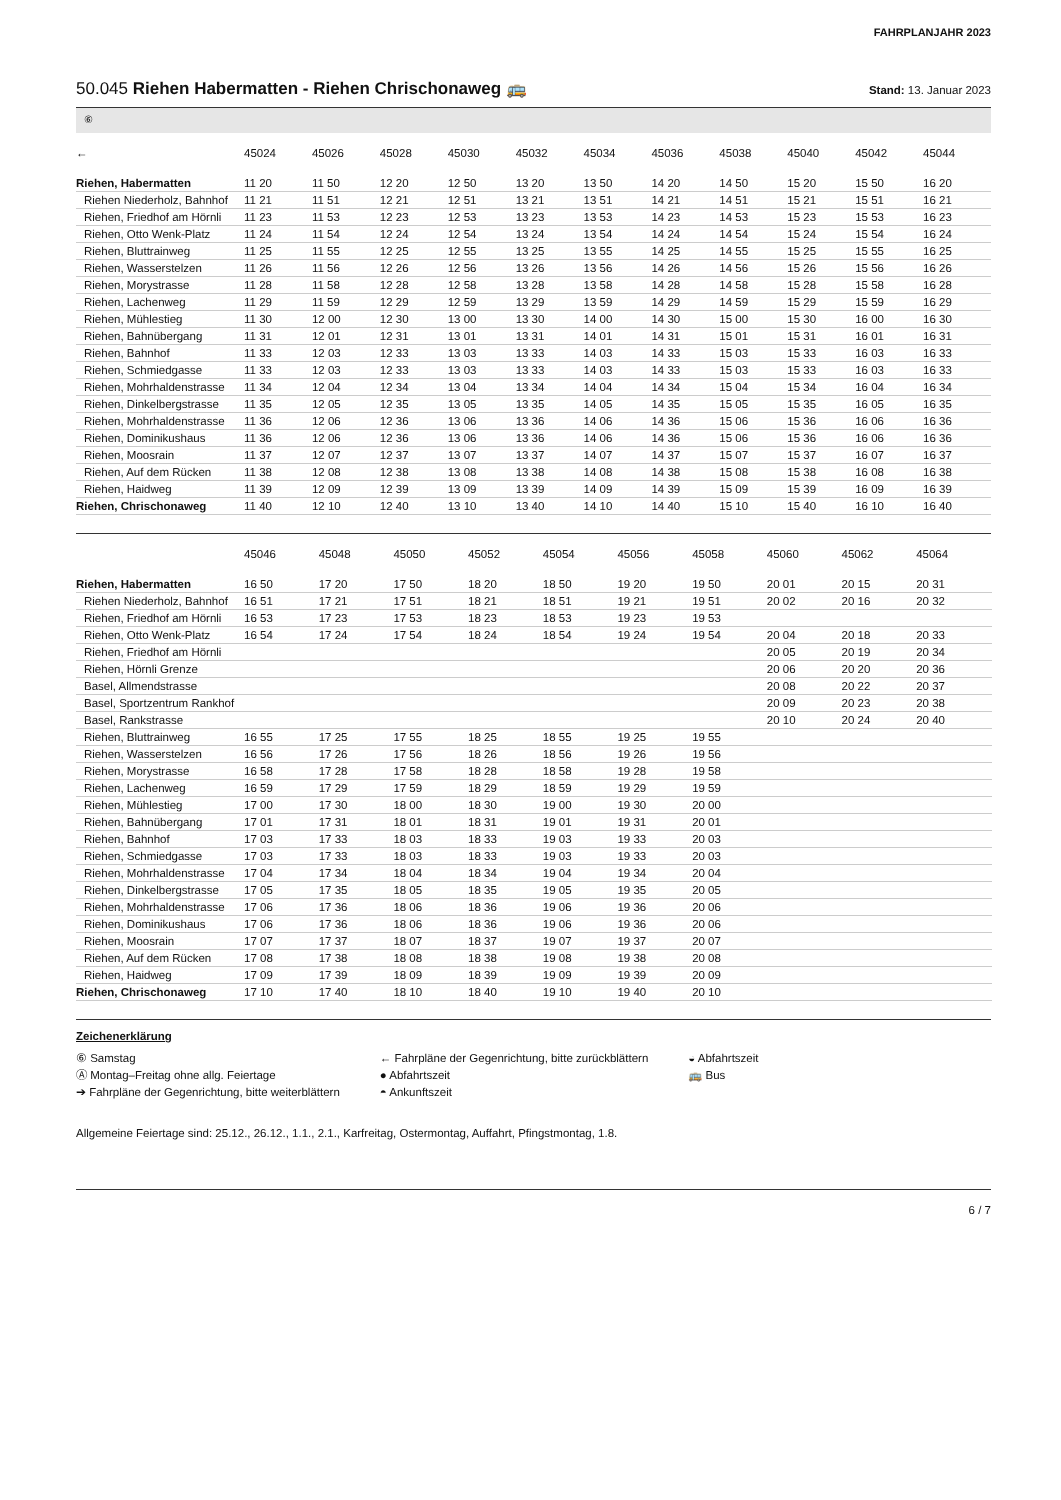FAHRPLANJAHR 2023
50.045 Riehen Habermatten - Riehen Chrischonaweg 🚌
Stand: 13. Januar 2023
⑥
| ← | 45024 | 45026 | 45028 | 45030 | 45032 | 45034 | 45036 | 45038 | 45040 | 45042 | 45044 |
| --- | --- | --- | --- | --- | --- | --- | --- | --- | --- | --- | --- |
| Riehen, Habermatten | 11 20 | 11 50 | 12 20 | 12 50 | 13 20 | 13 50 | 14 20 | 14 50 | 15 20 | 15 50 | 16 20 |
| Riehen Niederholz, Bahnhof | 11 21 | 11 51 | 12 21 | 12 51 | 13 21 | 13 51 | 14 21 | 14 51 | 15 21 | 15 51 | 16 21 |
| Riehen, Friedhof am Hörnli | 11 23 | 11 53 | 12 23 | 12 53 | 13 23 | 13 53 | 14 23 | 14 53 | 15 23 | 15 53 | 16 23 |
| Riehen, Otto Wenk-Platz | 11 24 | 11 54 | 12 24 | 12 54 | 13 24 | 13 54 | 14 24 | 14 54 | 15 24 | 15 54 | 16 24 |
| Riehen, Bluttrainweg | 11 25 | 11 55 | 12 25 | 12 55 | 13 25 | 13 55 | 14 25 | 14 55 | 15 25 | 15 55 | 16 25 |
| Riehen, Wasserstelzen | 11 26 | 11 56 | 12 26 | 12 56 | 13 26 | 13 56 | 14 26 | 14 56 | 15 26 | 15 56 | 16 26 |
| Riehen, Morystrasse | 11 28 | 11 58 | 12 28 | 12 58 | 13 28 | 13 58 | 14 28 | 14 58 | 15 28 | 15 58 | 16 28 |
| Riehen, Lachenweg | 11 29 | 11 59 | 12 29 | 12 59 | 13 29 | 13 59 | 14 29 | 14 59 | 15 29 | 15 59 | 16 29 |
| Riehen, Mühlestieg | 11 30 | 12 00 | 12 30 | 13 00 | 13 30 | 14 00 | 14 30 | 15 00 | 15 30 | 16 00 | 16 30 |
| Riehen, Bahnübergang | 11 31 | 12 01 | 12 31 | 13 01 | 13 31 | 14 01 | 14 31 | 15 01 | 15 31 | 16 01 | 16 31 |
| Riehen, Bahnhof | 11 33 | 12 03 | 12 33 | 13 03 | 13 33 | 14 03 | 14 33 | 15 03 | 15 33 | 16 03 | 16 33 |
| Riehen, Schmiedgasse | 11 33 | 12 03 | 12 33 | 13 03 | 13 33 | 14 03 | 14 33 | 15 03 | 15 33 | 16 03 | 16 33 |
| Riehen, Mohrhaldenstrasse | 11 34 | 12 04 | 12 34 | 13 04 | 13 34 | 14 04 | 14 34 | 15 04 | 15 34 | 16 04 | 16 34 |
| Riehen, Dinkelbergstrasse | 11 35 | 12 05 | 12 35 | 13 05 | 13 35 | 14 05 | 14 35 | 15 05 | 15 35 | 16 05 | 16 35 |
| Riehen, Mohrhaldenstrasse | 11 36 | 12 06 | 12 36 | 13 06 | 13 36 | 14 06 | 14 36 | 15 06 | 15 36 | 16 06 | 16 36 |
| Riehen, Dominikushaus | 11 36 | 12 06 | 12 36 | 13 06 | 13 36 | 14 06 | 14 36 | 15 06 | 15 36 | 16 06 | 16 36 |
| Riehen, Moosrain | 11 37 | 12 07 | 12 37 | 13 07 | 13 37 | 14 07 | 14 37 | 15 07 | 15 37 | 16 07 | 16 37 |
| Riehen, Auf dem Rücken | 11 38 | 12 08 | 12 38 | 13 08 | 13 38 | 14 08 | 14 38 | 15 08 | 15 38 | 16 08 | 16 38 |
| Riehen, Haidweg | 11 39 | 12 09 | 12 39 | 13 09 | 13 39 | 14 09 | 14 39 | 15 09 | 15 39 | 16 09 | 16 39 |
| Riehen, Chrischonaweg | 11 40 | 12 10 | 12 40 | 13 10 | 13 40 | 14 10 | 14 40 | 15 10 | 15 40 | 16 10 | 16 40 |
| | 45046 | 45048 | 45050 | 45052 | 45054 | 45056 | 45058 | 45060 | 45062 | 45064 | |
| --- | --- | --- | --- | --- | --- | --- | --- | --- | --- | --- | --- |
| Riehen, Habermatten | 16 50 | 17 20 | 17 50 | 18 20 | 18 50 | 19 20 | 19 50 | 20 01 | 20 15 | 20 31 | |
| Riehen Niederholz, Bahnhof | 16 51 | 17 21 | 17 51 | 18 21 | 18 51 | 19 21 | 19 51 | 20 02 | 20 16 | 20 32 | |
| Riehen, Friedhof am Hörnli | 16 53 | 17 23 | 17 53 | 18 23 | 18 53 | 19 23 | 19 53 | | | | |
| Riehen, Otto Wenk-Platz | 16 54 | 17 24 | 17 54 | 18 24 | 18 54 | 19 24 | 19 54 | 20 04 | 20 18 | 20 33 | |
| Riehen, Friedhof am Hörnli | | | | | | | | 20 05 | 20 19 | 20 34 | |
| Riehen, Hörnli Grenze | | | | | | | | 20 06 | 20 20 | 20 36 | |
| Basel, Allmendstrasse | | | | | | | | 20 08 | 20 22 | 20 37 | |
| Basel, Sportzentrum Rankhof | | | | | | | | 20 09 | 20 23 | 20 38 | |
| Basel, Rankstrasse | | | | | | | | 20 10 | 20 24 | 20 40 | |
| Riehen, Bluttrainweg | 16 55 | 17 25 | 17 55 | 18 25 | 18 55 | 19 25 | 19 55 | | | | |
| Riehen, Wasserstelzen | 16 56 | 17 26 | 17 56 | 18 26 | 18 56 | 19 26 | 19 56 | | | | |
| Riehen, Morystrasse | 16 58 | 17 28 | 17 58 | 18 28 | 18 58 | 19 28 | 19 58 | | | | |
| Riehen, Lachenweg | 16 59 | 17 29 | 17 59 | 18 29 | 18 59 | 19 29 | 19 59 | | | | |
| Riehen, Mühlestieg | 17 00 | 17 30 | 18 00 | 18 30 | 19 00 | 19 30 | 20 00 | | | | |
| Riehen, Bahnübergang | 17 01 | 17 31 | 18 01 | 18 31 | 19 01 | 19 31 | 20 01 | | | | |
| Riehen, Bahnhof | 17 03 | 17 33 | 18 03 | 18 33 | 19 03 | 19 33 | 20 03 | | | | |
| Riehen, Schmiedgasse | 17 03 | 17 33 | 18 03 | 18 33 | 19 03 | 19 33 | 20 03 | | | | |
| Riehen, Mohrhaldenstrasse | 17 04 | 17 34 | 18 04 | 18 34 | 19 04 | 19 34 | 20 04 | | | | |
| Riehen, Dinkelbergstrasse | 17 05 | 17 35 | 18 05 | 18 35 | 19 05 | 19 35 | 20 05 | | | | |
| Riehen, Mohrhaldenstrasse | 17 06 | 17 36 | 18 06 | 18 36 | 19 06 | 19 36 | 20 06 | | | | |
| Riehen, Dominikushaus | 17 06 | 17 36 | 18 06 | 18 36 | 19 06 | 19 36 | 20 06 | | | | |
| Riehen, Moosrain | 17 07 | 17 37 | 18 07 | 18 37 | 19 07 | 19 37 | 20 07 | | | | |
| Riehen, Auf dem Rücken | 17 08 | 17 38 | 18 08 | 18 38 | 19 08 | 19 38 | 20 08 | | | | |
| Riehen, Haidweg | 17 09 | 17 39 | 18 09 | 18 39 | 19 09 | 19 39 | 20 09 | | | | |
| Riehen, Chrischonaweg | 17 10 | 17 40 | 18 10 | 18 40 | 19 10 | 19 40 | 20 10 | | | | |
Zeichenerklärung
⑥ Samstag
Ⓐ Montag–Freitag ohne allg. Feiertage
➔ Fahrpläne der Gegenrichtung, bitte weiterblättern
← Fahrpläne der Gegenrichtung, bitte zurückblättern
● Abfahrtszeit
◓ Ankunftszeit
◒ Abfahrtszeit
🚌 Bus
Allgemeine Feiertage sind: 25.12., 26.12., 1.1., 2.1., Karfreitag, Ostermontag, Auffahrt, Pfingstmontag, 1.8.
6 / 7